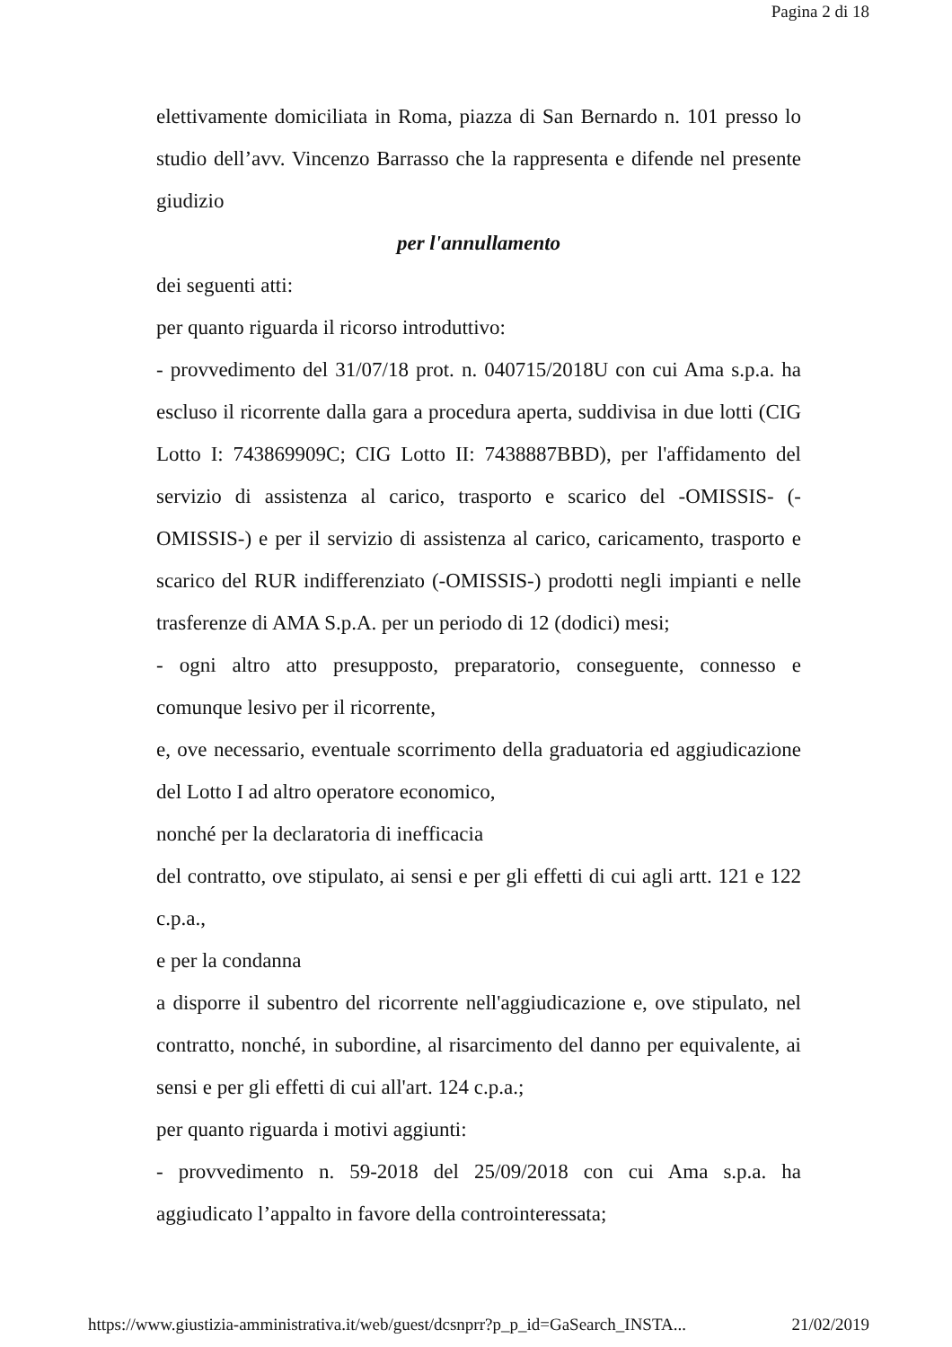Pagina 2 di 18
elettivamente domiciliata in Roma, piazza di San Bernardo n. 101 presso lo studio dell’avv. Vincenzo Barrasso che la rappresenta e difende nel presente giudizio
per l'annullamento
dei seguenti atti:
per quanto riguarda il ricorso introduttivo:
- provvedimento del 31/07/18 prot. n. 040715/2018U con cui Ama s.p.a. ha escluso il ricorrente dalla gara a procedura aperta, suddivisa in due lotti (CIG Lotto I: 743869909C; CIG Lotto II: 7438887BBD), per l'affidamento del servizio di assistenza al carico, trasporto e scarico del -OMISSIS- (-OMISSIS-) e per il servizio di assistenza al carico, caricamento, trasporto e scarico del RUR indifferenziato (-OMISSIS-) prodotti negli impianti e nelle trasferenze di AMA S.p.A. per un periodo di 12 (dodici) mesi;
- ogni altro atto presupposto, preparatorio, conseguente, connesso e comunque lesivo per il ricorrente,
e, ove necessario, eventuale scorrimento della graduatoria ed aggiudicazione del Lotto I ad altro operatore economico,
nonché per la declaratoria di inefficacia
del contratto, ove stipulato, ai sensi e per gli effetti di cui agli artt. 121 e 122 c.p.a.,
e per la condanna
a disporre il subentro del ricorrente nell'aggiudicazione e, ove stipulato, nel contratto, nonché, in subordine, al risarcimento del danno per equivalente, ai sensi e per gli effetti di cui all'art. 124 c.p.a.;
per quanto riguarda i motivi aggiunti:
- provvedimento n. 59-2018 del 25/09/2018 con cui Ama s.p.a. ha aggiudicato l’appalto in favore della controinteressata;
https://www.giustizia-amministrativa.it/web/guest/dcsnprr?p_p_id=GaSearch_INSTA... 21/02/2019